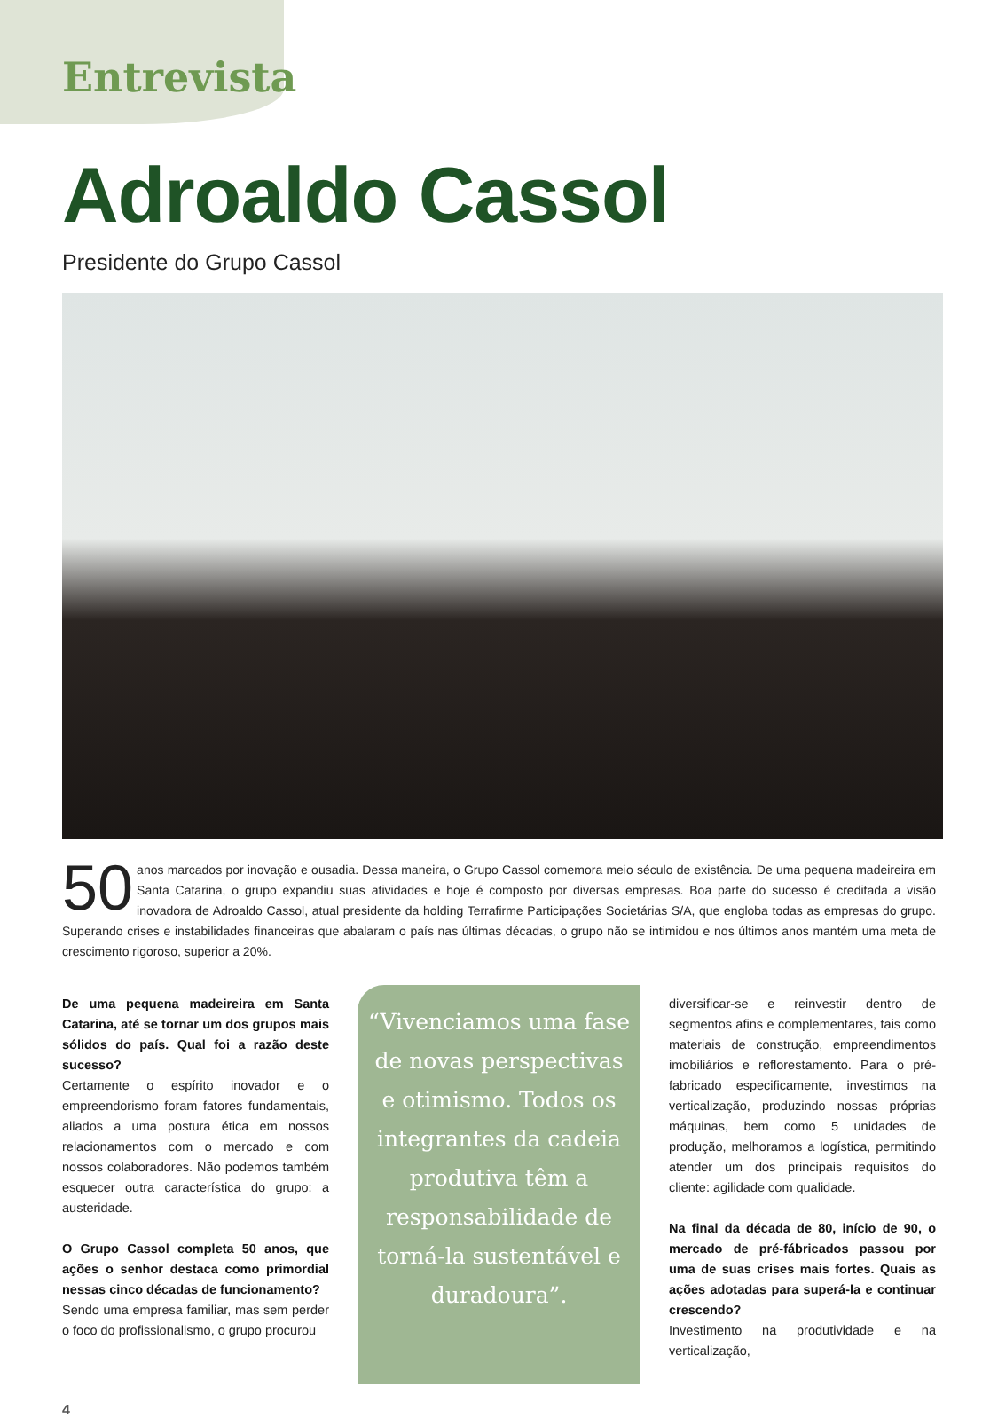Entrevista
Adroaldo Cassol
Presidente do Grupo Cassol
50 anos marcados por inovação e ousadia. Dessa maneira, o Grupo Cassol comemora meio século de existência. De uma pequena madeireira em Santa Catarina, o grupo expandiu suas atividades e hoje é composto por diversas empresas. Boa parte do sucesso é creditada a visão inovadora de Adroaldo Cassol, atual presidente da holding Terrafirme Participações Societárias S/A, que engloba todas as empresas do grupo. Superando crises e instabilidades financeiras que abalaram o país nas últimas décadas, o grupo não se intimidou e nos últimos anos mantém uma meta de crescimento rigoroso, superior a 20%.
De uma pequena madeireira em Santa Catarina, até se tornar um dos grupos mais sólidos do país. Qual foi a razão deste sucesso?
Certamente o espírito inovador e o empreendorismo foram fatores fundamentais, aliados a uma postura ética em nossos relacionamentos com o mercado e com nossos colaboradores. Não podemos também esquecer outra característica do grupo: a austeridade.
O Grupo Cassol completa 50 anos, que ações o senhor destaca como primordial nessas cinco décadas de funcionamento?
Sendo uma empresa familiar, mas sem perder o foco do profissionalismo, o grupo procurou
“Vivenciamos uma fase de novas perspectivas e otimismo. Todos os integrantes da cadeia produtiva têm a responsabilidade de torná-la sustentável e duradoura”.
diversificar-se e reinvestir dentro de segmentos afins e complementares, tais como materiais de construção, empreendimentos imobiliários e reflorestamento. Para o pré-fabricado especificamente, investimos na verticalização, produzindo nossas próprias máquinas, bem como 5 unidades de produção, melhoramos a logística, permitindo atender um dos principais requisitos do cliente: agilidade com qualidade.
Na final da década de 80, início de 90, o mercado de pré-fábricados passou por uma de suas crises mais fortes. Quais as ações adotadas para superá-la e continuar crescendo?
Investimento na produtividade e na verticalização,
4